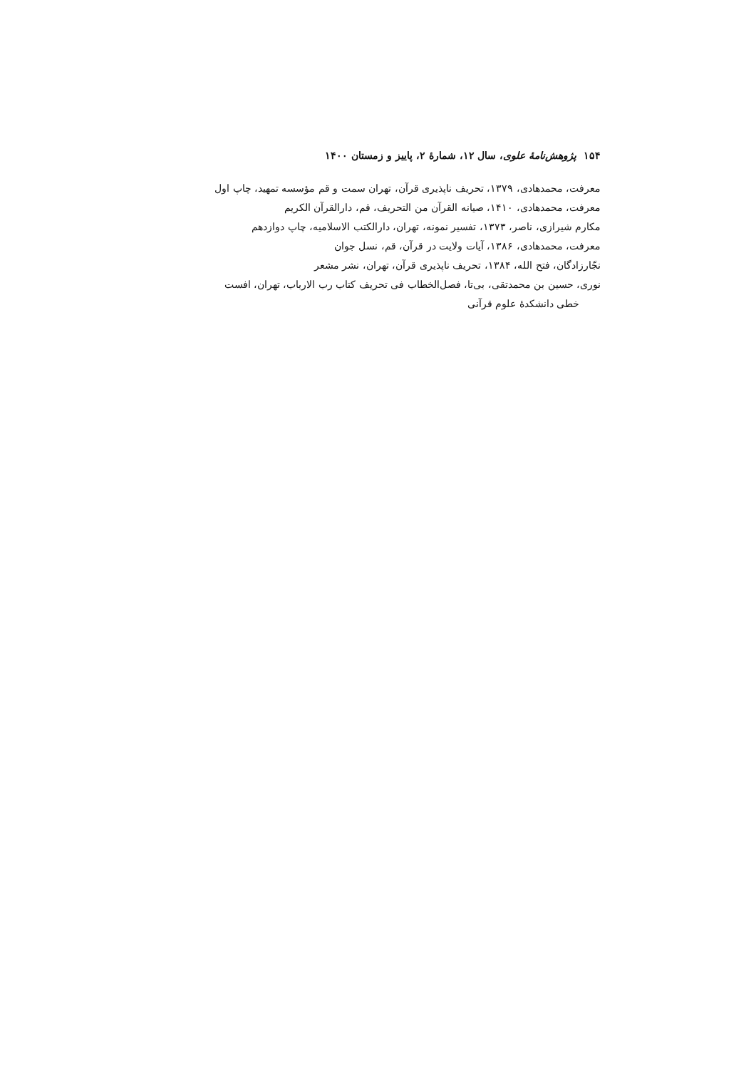۱۵۴ پژوهش‌نامهٔ علوی، سال ۱۲، شمارهٔ ۲، پاییز و زمستان ۱۴۰۰
معرفت، محمدهادی، ۱۳۷۹، تحریف ناپذیری قرآن، تهران سمت و قم مؤسسه تمهید، چاپ اول
معرفت، محمدهادی، ۱۴۱۰، صیانه القرآن من التحریف، قم، دارالقرآن الکریم
مکارم شیرازی، ناصر، ۱۳۷۳، تفسیر نمونه، تهران، دارالکتب الاسلامیه، چاپ دوازدهم
معرفت، محمدهادی، ۱۳۸۶، آیات ولایت در قرآن، قم، نسل جوان
نجّارزادگان، فتح الله، ۱۳۸۴، تحریف ناپذیری قرآن، تهران، نشر مشعر
نوری، حسین بن محمدتقی، بی‌تا، فصل‌الخطاب فی تحریف کتاب رب الارباب، تهران، افست
خطی دانشکدهٔ علوم قرآنی